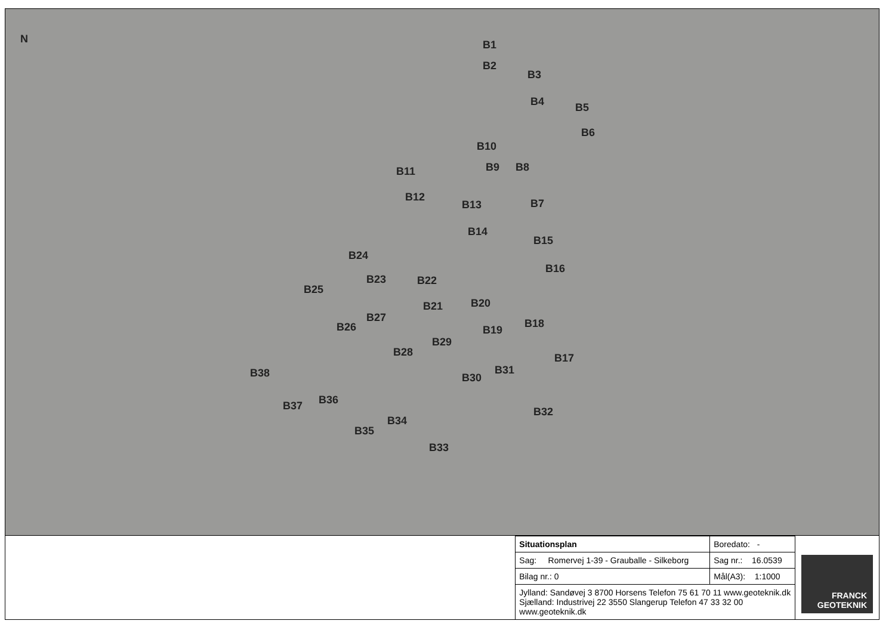N B1
B2
B3
B4 B5
B6
B7
B8 B9
B10
B11
B12
B13
B14
B15
B16
B17
B18
B19
B20 B21
B22 B23
B24
B25
B26
B27
B28
B29
B30
B31
B32
B33
B34
B35
B36 B37
B38
| Situationsplan | Boredato: - |
| Sag: Romervej 1-39 - Grauballe - Silkeborg | Sag nr.: 16.0539 |
| Bilag nr.: 0 | Mål(A3): 1:1000 |
| Jylland: Sandøvej 3 8700 Horsens Telefon 75 61 70 11 www.geoteknik.dk Sjælland: Industrivej 22 3550 Slangerup Telefon 47 33 32 00 www.geoteknik.dk | |
FRANCK
GEOTEKNIK